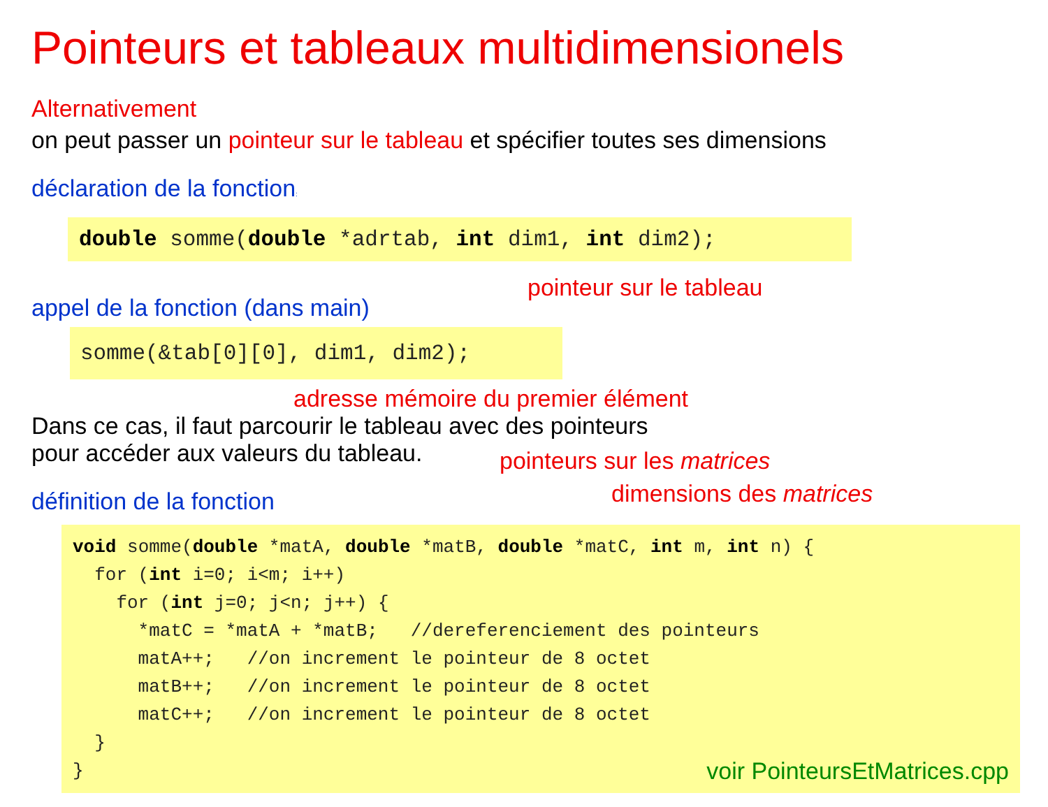Pointeurs et tableaux multidimensionels
Alternativement
on peut passer un pointeur sur le tableau et spécifier toutes ses dimensions
déclaration de la fonction:
double somme(double *adrtab, int dim1, int dim2);
pointeur sur le tableau
appel de la fonction (dans main)
somme(&tab[0][0], dim1, dim2);
adresse mémoire du premier élément
Dans ce cas, il faut parcourir le tableau avec des pointeurs
pour accéder aux valeurs du tableau.
pointeurs sur les matrices
dimensions des matrices
définition de la fonction
void somme(double *matA, double *matB, double *matC, int m, int n) {
  for (int i=0; i<m; i++)
    for (int j=0; j<n; j++) {
      *matC = *matA + *matB;   //dereferenciement des pointeurs
      matA++;   //on increment le pointeur de 8 octet
      matB++;   //on increment le pointeur de 8 octet
      matC++;   //on increment le pointeur de 8 octet
  }
}voir PointeursEtMatrices.cpp